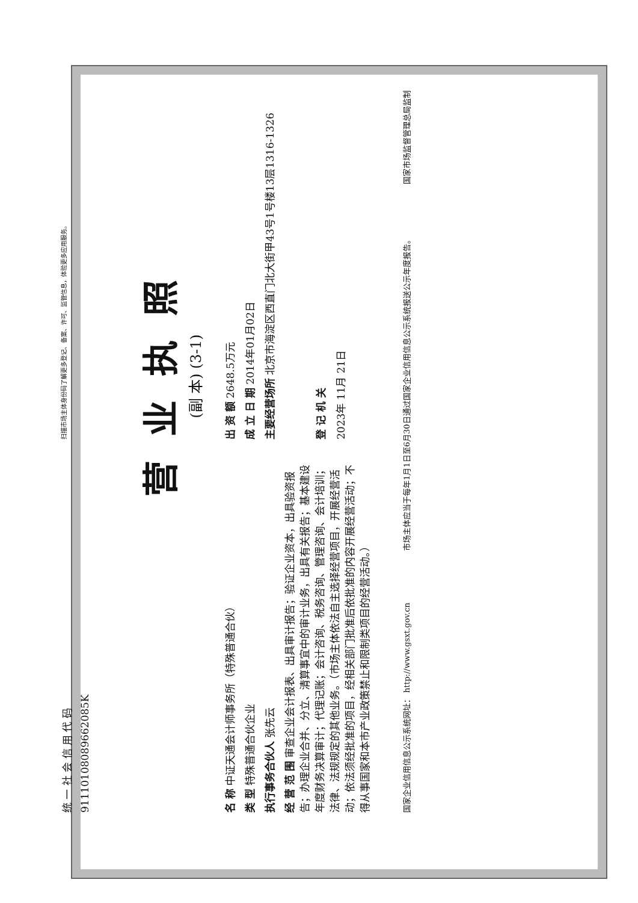统 一 社 会 信 用 代 码
91110108089662085K
扫描市场主体身份码了解更多登记、备案、许可、监管信息，体验更多应用服务。
营业执照
(副 本) (3-1)
名 称 中证天通会计师事务所（特殊普通合伙）
类 型 特殊普通合伙企业
执行事务合伙人 张先云
经 营 范 围 审查企业会计报表、出具审计报告；验证企业资本，出具验资报告；办理企业合并、分立、清算事宜中的审计业务，出具有关报告；基本建设年度财务决算审计；代理记账；会计咨询、税务咨询、管理咨询、会计培训；法律、法规规定的其他业务。（市场主体依法自主选择经营项目，开展经营活动；依法须经批准的项目，经相关部门批准后依批准的内容开展经营活动；不得从事国家和本市产业政策禁止和限制类项目的经营活动。）
出 资 额 2648.5万元
成 立 日 期 2014年01月02日
主要经营场所 北京市海淀区西直门北大街甲43号1号楼13层1316-1326
登 记 机 关
2023年 11月 21日
国家企业信用信息公示系统网址： http://www.gsxt.gov.cn 市场主体应当于每年1月1日至6月30日通过国家企业信用信息公示系统报送公示年度报告。 国家市场监督管理总局监制